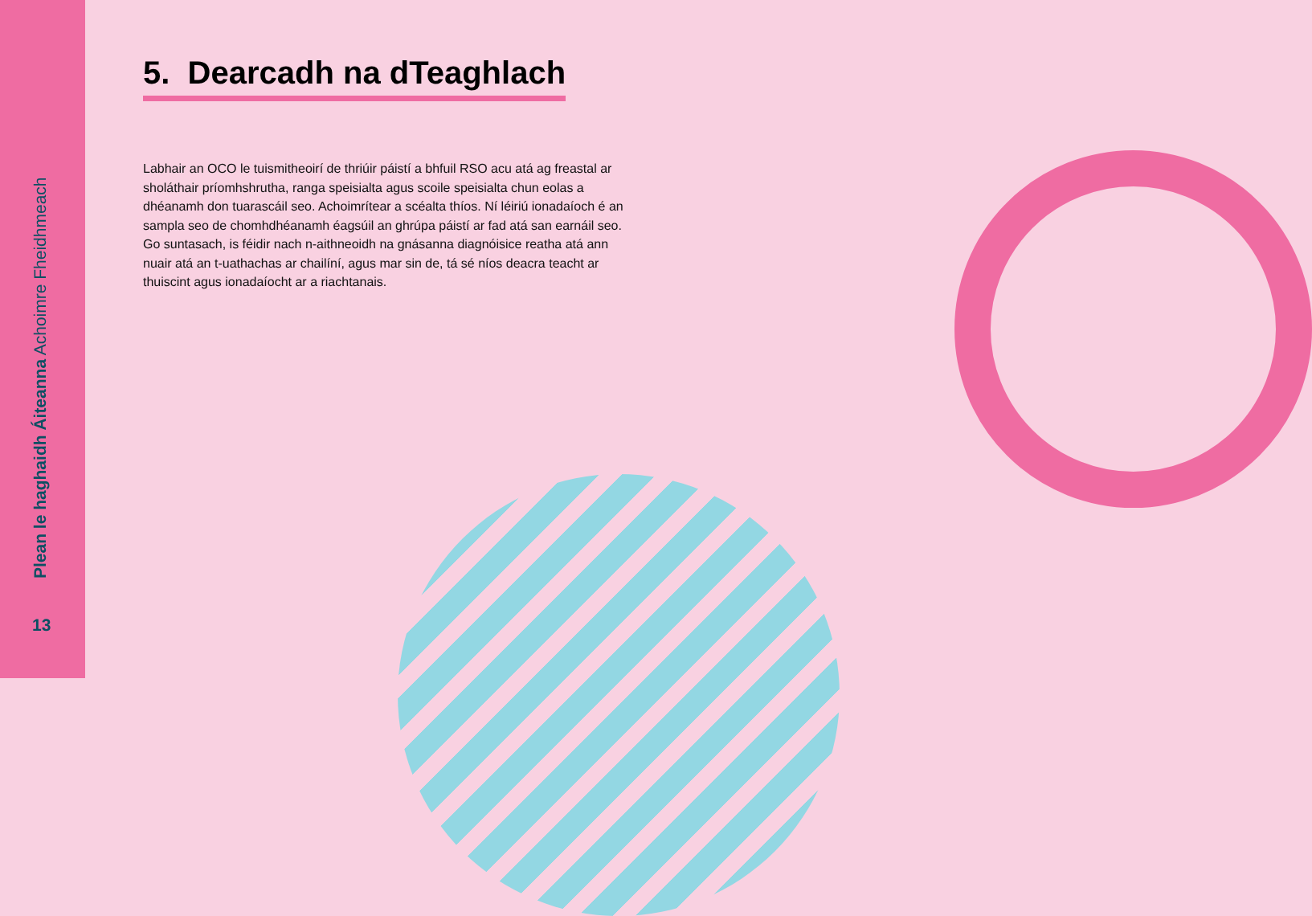Plean le haghaidh Áiteanna Achoimre Fheidhmeach
13
5. Dearcadh na dTeaghlach
Labhair an OCO le tuismitheoirí de thriúir páistí a bhfuil RSO acu atá ag freastal ar sholáthair príomhshrutha, ranga speisialta agus scoile speisialta chun eolas a dhéanamh don tuarascáil seo. Achoimrítear a scéalta thíos. Ní léiriú ionadaíoch é an sampla seo de chomhdhéanamh éagsúil an ghrúpa páistí ar fad atá san earnáil seo. Go suntasach, is féidir nach n-aithneoidh na gnásanna diagnóisice reatha atá ann nuair atá an t-uathachas ar chailíní, agus mar sin de, tá sé níos deacra teacht ar thuiscint agus ionadaíocht ar a riachtanais.